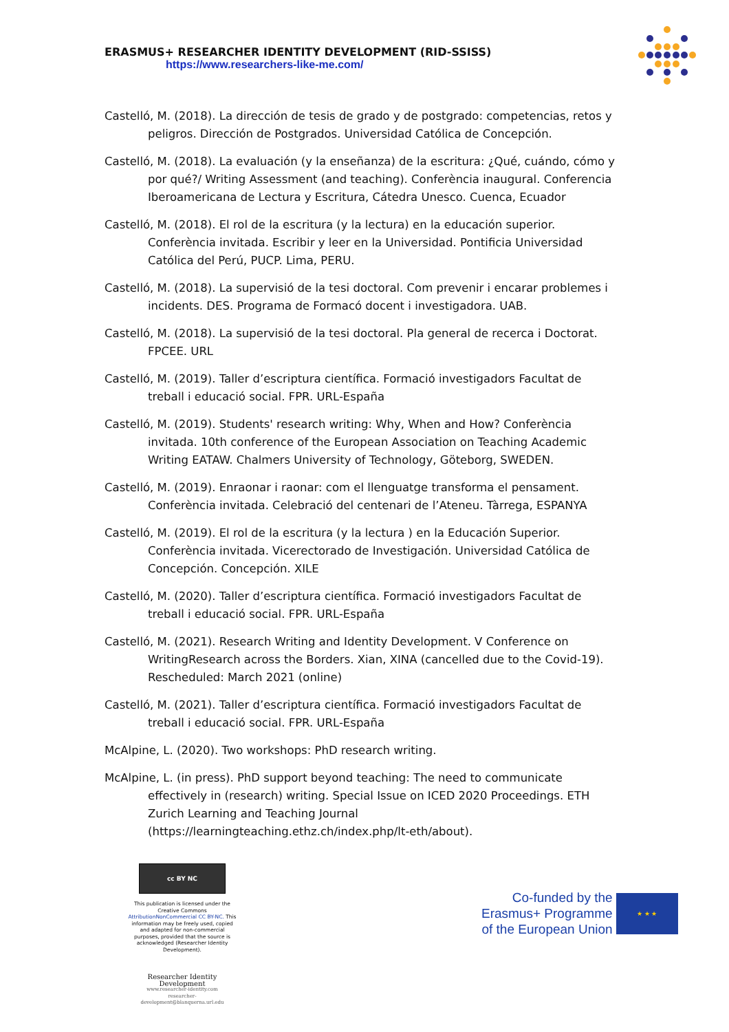ERASMUS+ RESEARCHER IDENTITY DEVELOPMENT (RID-SSISS)
https://www.researchers-like-me.com/
Castelló, M. (2018). La dirección de tesis de grado y de postgrado: competencias, retos y peligros. Dirección de Postgrados. Universidad Católica de Concepción.
Castelló, M. (2018). La evaluación (y la enseñanza) de la escritura: ¿Qué, cuándo, cómo y por qué?/ Writing Assessment (and teaching). Conferència inaugural. Conferencia Iberoamericana de Lectura y Escritura, Cátedra Unesco. Cuenca, Ecuador
Castelló, M. (2018). El rol de la escritura (y la lectura) en la educación superior. Conferència invitada. Escribir y leer en la Universidad. Pontificia Universidad Católica del Perú, PUCP. Lima, PERU.
Castelló, M. (2018). La supervisió de la tesi doctoral. Com prevenir i encarar problemes i incidents. DES. Programa de Formacó docent i investigadora. UAB.
Castelló, M. (2018). La supervisió de la tesi doctoral. Pla general de recerca i Doctorat. FPCEE. URL
Castelló, M. (2019). Taller d’escriptura científica. Formació investigadors Facultat de treball i educació social. FPR. URL-España
Castelló, M. (2019). Students' research writing: Why, When and How? Conferència invitada. 10th conference of the European Association on Teaching Academic Writing EATAW. Chalmers University of Technology, Göteborg, SWEDEN.
Castelló, M. (2019). Enraonar i raonar: com el llenguatge transforma el pensament. Conferència invitada. Celebració del centenari de l’Ateneu. Tàrrega, ESPANYA
Castelló, M. (2019). El rol de la escritura (y la lectura ) en la Educación Superior. Conferència invitada. Vicerectorado de Investigación. Universidad Católica de Concepción. Concepción. XILE
Castelló, M. (2020). Taller d’escriptura científica. Formació investigadors Facultat de treball i educació social. FPR. URL-España
Castelló, M. (2021). Research Writing and Identity Development. V Conference on WritingResearch across the Borders. Xian, XINA (cancelled due to the Covid-19). Rescheduled: March 2021 (online)
Castelló, M. (2021). Taller d’escriptura científica. Formació investigadors Facultat de treball i educació social. FPR. URL-España
McAlpine, L. (2020). Two workshops: PhD research writing.
McAlpine, L. (in press). PhD support beyond teaching: The need to communicate effectively in (research) writing. Special Issue on ICED 2020 Proceedings. ETH Zurich Learning and Teaching Journal (https://learningteaching.ethz.ch/index.php/lt-eth/about).
cc BY NC
This publication is licensed under the Creative Commons AttributionNonCommercial CC BY-NC. This information may be freely used, copied and adapted for non-commercial purposes, provided that the source is acknowledged (Researcher Identity Development).
Researcher Identity Development
www.researcher-identity.com
researcher-development@blanquerna.url.edu
Co-funded by the
Erasmus+ Programme
of the European Union
★ ★ ★